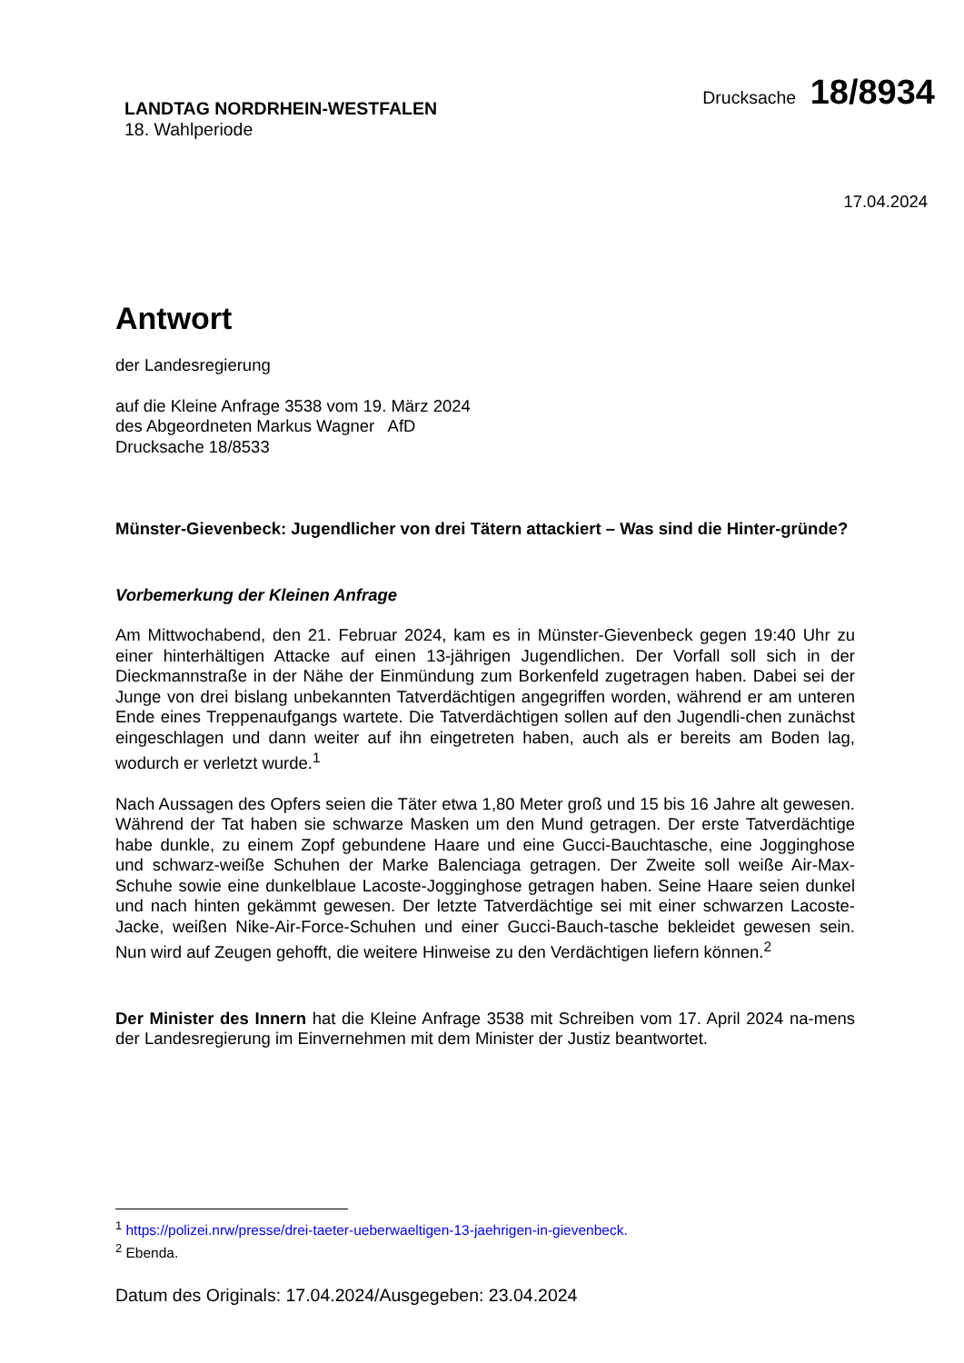LANDTAG NORDRHEIN-WESTFALEN
18. Wahlperiode
Drucksache 18/8934
17.04.2024
Antwort
der Landesregierung
auf die Kleine Anfrage 3538 vom 19. März 2024
des Abgeordneten Markus Wagner AfD
Drucksache 18/8533
Münster-Gievenbeck: Jugendlicher von drei Tätern attackiert – Was sind die Hinter-gründe?
Vorbemerkung der Kleinen Anfrage
Am Mittwochabend, den 21. Februar 2024, kam es in Münster-Gievenbeck gegen 19:40 Uhr zu einer hinterhältigen Attacke auf einen 13-jährigen Jugendlichen. Der Vorfall soll sich in der Dieckmannstraße in der Nähe der Einmündung zum Borkenfeld zugetragen haben. Dabei sei der Junge von drei bislang unbekannten Tatverdächtigen angegriffen worden, während er am unteren Ende eines Treppenaufgangs wartete. Die Tatverdächtigen sollen auf den Jugendli-chen zunächst eingeschlagen und dann weiter auf ihn eingetreten haben, auch als er bereits am Boden lag, wodurch er verletzt wurde.<sup>1</sup>
Nach Aussagen des Opfers seien die Täter etwa 1,80 Meter groß und 15 bis 16 Jahre alt gewesen. Während der Tat haben sie schwarze Masken um den Mund getragen. Der erste Tatverdächtige habe dunkle, zu einem Zopf gebundene Haare und eine Gucci-Bauchtasche, eine Jogginghose und schwarz-weiße Schuhen der Marke Balenciaga getragen. Der Zweite soll weiße Air-Max-Schuhe sowie eine dunkelblaue Lacoste-Jogginghose getragen haben. Seine Haare seien dunkel und nach hinten gekämmt gewesen. Der letzte Tatverdächtige sei mit einer schwarzen Lacoste-Jacke, weißen Nike-Air-Force-Schuhen und einer Gucci-Bauch-tasche bekleidet gewesen sein. Nun wird auf Zeugen gehofft, die weitere Hinweise zu den Verdächtigen liefern können.<sup>2</sup>
Der Minister des Innern hat die Kleine Anfrage 3538 mit Schreiben vom 17. April 2024 na-mens der Landesregierung im Einvernehmen mit dem Minister der Justiz beantwortet.
<sup>1</sup> https://polizei.nrw/presse/drei-taeter-ueberwaeltigen-13-jaehrigen-in-gievenbeck.
<sup>2</sup> Ebenda.
Datum des Originals: 17.04.2024/Ausgegeben: 23.04.2024